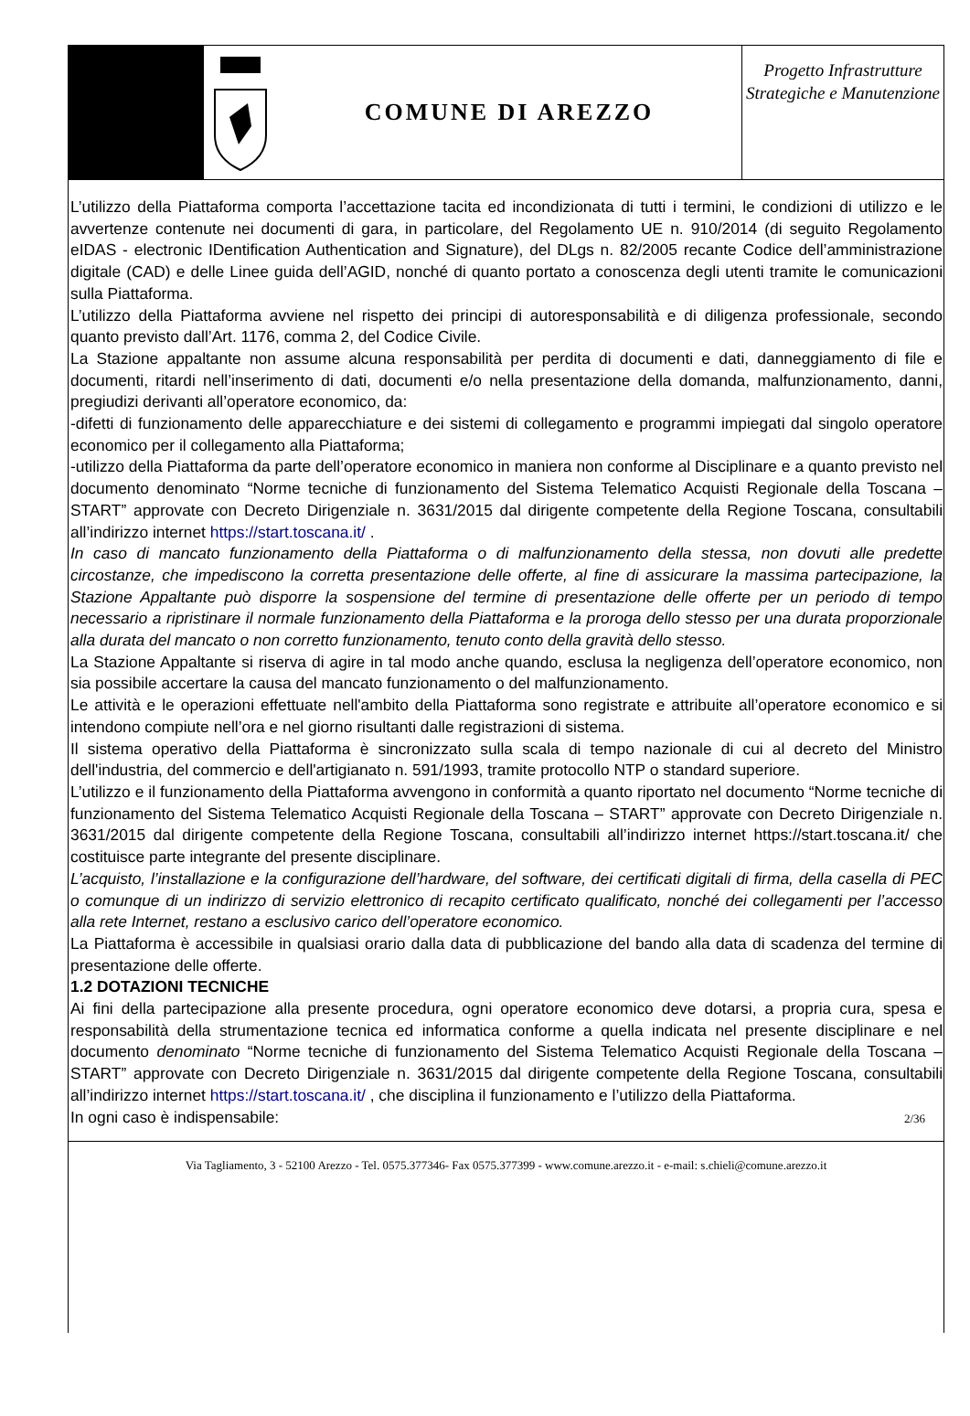COMUNE DI AREZZO
Progetto Infrastrutture Strategiche e Manutenzione
L’utilizzo della Piattaforma comporta l’accettazione tacita ed incondizionata di tutti i termini, le condizioni di utilizzo e le avvertenze contenute nei documenti di gara, in particolare, del Regolamento UE n. 910/2014 (di seguito Regolamento eIDAS - electronic IDentification Authentication and Signature), del DLgs n. 82/2005 recante Codice dell’amministrazione digitale (CAD) e delle Linee guida dell’AGID, nonché di quanto portato a conoscenza degli utenti tramite le comunicazioni sulla Piattaforma.
L’utilizzo della Piattaforma avviene nel rispetto dei principi di autoresponsabilità e di diligenza professionale, secondo quanto previsto dall’Art. 1176, comma 2, del Codice Civile.
La Stazione appaltante non assume alcuna responsabilità per perdita di documenti e dati, danneggiamento di file e documenti, ritardi nell’inserimento di dati, documenti e/o nella presentazione della domanda, malfunzionamento, danni, pregiudizi derivanti all’operatore economico, da:
-difetti di funzionamento delle apparecchiature e dei sistemi di collegamento e programmi impiegati dal singolo operatore economico per il collegamento alla Piattaforma;
-utilizzo della Piattaforma da parte dell’operatore economico in maniera non conforme al Disciplinare e a quanto previsto nel documento denominato “Norme tecniche di funzionamento del Sistema Telematico Acquisti Regionale della Toscana – START” approvate con Decreto Dirigenziale n. 3631/2015 dal dirigente competente della Regione Toscana, consultabili all’indirizzo internet https://start.toscana.it/ .
In caso di mancato funzionamento della Piattaforma o di malfunzionamento della stessa, non dovuti alle predette circostanze, che impediscono la corretta presentazione delle offerte, al fine di assicurare la massima partecipazione, la Stazione Appaltante può disporre la sospensione del termine di presentazione delle offerte per un periodo di tempo necessario a ripristinare il normale funzionamento della Piattaforma e la proroga dello stesso per una durata proporzionale alla durata del mancato o non corretto funzionamento, tenuto conto della gravità dello stesso.
La Stazione Appaltante si riserva di agire in tal modo anche quando, esclusa la negligenza dell’operatore economico, non sia possibile accertare la causa del mancato funzionamento o del malfunzionamento.
Le attività e le operazioni effettuate nell'ambito della Piattaforma sono registrate e attribuite all’operatore economico e si intendono compiute nell’ora e nel giorno risultanti dalle registrazioni di sistema.
Il sistema operativo della Piattaforma è sincronizzato sulla scala di tempo nazionale di cui al decreto del Ministro dell'industria, del commercio e dell'artigianato n. 591/1993, tramite protocollo NTP o standard superiore.
L’utilizzo e il funzionamento della Piattaforma avvengono in conformità a quanto riportato nel documento “Norme tecniche di funzionamento del Sistema Telematico Acquisti Regionale della Toscana – START” approvate con Decreto Dirigenziale n. 3631/2015 dal dirigente competente della Regione Toscana, consultabili all’indirizzo internet https://start.toscana.it/ che costituisce parte integrante del presente disciplinare.
L’acquisto, l’installazione e la configurazione dell’hardware, del software, dei certificati digitali di firma, della casella di PEC o comunque di un indirizzo di servizio elettronico di recapito certificato qualificato, nonché dei collegamenti per l’accesso alla rete Internet, restano a esclusivo carico dell’operatore economico.
La Piattaforma è accessibile in qualsiasi orario dalla data di pubblicazione del bando alla data di scadenza del termine di presentazione delle offerte.
1.2 DOTAZIONI TECNICHE
Ai fini della partecipazione alla presente procedura, ogni operatore economico deve dotarsi, a propria cura, spesa e responsabilità della strumentazione tecnica ed informatica conforme a quella indicata nel presente disciplinare e nel documento denominato “Norme tecniche di funzionamento del Sistema Telematico Acquisti Regionale della Toscana – START” approvate con Decreto Dirigenziale n. 3631/2015 dal dirigente competente della Regione Toscana, consultabili all’indirizzo internet https://start.toscana.it/ , che disciplina il funzionamento e l’utilizzo della Piattaforma.
In ogni caso è indispensabile:
2/36
Via Tagliamento, 3 - 52100 Arezzo - Tel. 0575.377346- Fax 0575.377399 - www.comune.arezzo.it - e-mail: s.chieli@comune.arezzo.it